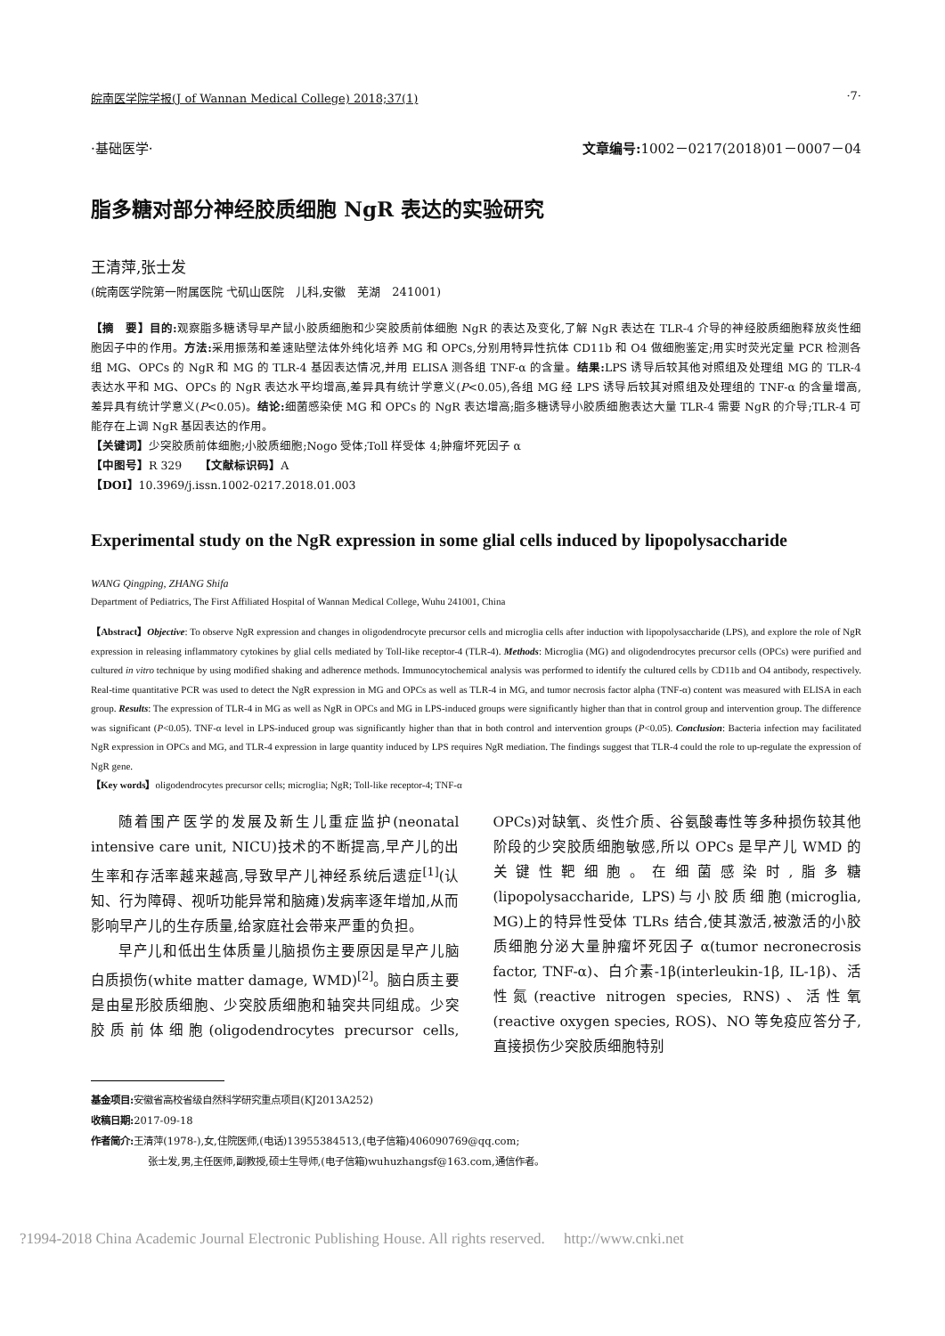皖南医学院学报(J of Wannan Medical College) 2018;37(1) ·7·
·基础医学· 文章编号: 1002－0217(2018)01－0007－04
脂多糖对部分神经胶质细胞 NgR 表达的实验研究
王清萍,张士发
(皖南医学院第一附属医院 弋矶山医院　儿科,安徽　芜湖　241001)
【摘　要】目的: 观察脂多糖诱导早产鼠小胶质细胞和少突胶质前体细胞 NgR 的表达及变化,了解 NgR 表达在 TLR-4 介导的神经胶质细胞释放炎性细胞因子中的作用。方法: 采用振荡和差速贴壁法体外纯化培养 MG 和 OPCs,分别用特异性抗体 CD11b 和 O4 做细胞鉴定;用实时荧光定量 PCR 检测各组 MG、OPCs 的 NgR 和 MG 的 TLR-4 基因表达情况,并用 ELISA 测各组 TNF-α 的含量。结果: LPS 诱导后较其他对照组及处理组 MG 的 TLR-4 表达水平和 MG、OPCs 的 NgR 表达水平均增高,差异具有统计学意义(P<0.05),各组 MG 经 LPS 诱导后较其对照组及处理组的 TNF-α 的含量增高,差异具有统计学意义(P<0.05)。结论: 细菌感染使 MG 和 OPCs 的 NgR 表达增高;脂多糖诱导小胶质细胞表达大量 TLR-4 需要 NgR 的介导;TLR-4 可能存在上调 NgR 基因表达的作用。
【关键词】少突胶质前体细胞;小胶质细胞;Nogo 受体;Toll 样受体 4;肿瘤坏死因子 α
【中图号】R 329　　【文献标识码】A
【DOI】10.3969/j.issn.1002-0217.2018.01.003
Experimental study on the NgR expression in some glial cells induced by lipopolysaccharide
WANG Qingping, ZHANG Shifa
Department of Pediatrics, The First Affiliated Hospital of Wannan Medical College, Wuhu 241001, China
【Abstract】Objective: To observe NgR expression and changes in oligodendrocyte precursor cells and microglia cells after induction with lipopolysaccharide (LPS), and explore the role of NgR expression in releasing inflammatory cytokines by glial cells mediated by Toll-like receptor-4 (TLR-4). Methods: Microglia (MG) and oligodendrocytes precursor cells (OPCs) were purified and cultured in vitro technique by using modified shaking and adherence methods. Immunocytochemical analysis was performed to identify the cultured cells by CD11b and O4 antibody, respectively. Real-time quantitative PCR was used to detect the NgR expression in MG and OPCs as well as TLR-4 in MG, and tumor necrosis factor alpha (TNF-α) content was measured with ELISA in each group. Results: The expression of TLR-4 in MG as well as NgR in OPCs and MG in LPS-induced groups were significantly higher than that in control group and intervention group. The difference was significant (P<0.05). TNF-α level in LPS-induced group was significantly higher than that in both control and intervention groups (P<0.05). Conclusion: Bacteria infection may facilitated NgR expression in OPCs and MG, and TLR-4 expression in large quantity induced by LPS requires NgR mediation. The findings suggest that TLR-4 could the role to up-regulate the expression of NgR gene.
【Key words】oligodendrocytes precursor cells; microglia; NgR; Toll-like receptor-4; TNF-α
随着围产医学的发展及新生儿重症监护(neonatal intensive care unit, NICU)技术的不断提高,早产儿的出生率和存活率越来越高,导致早产儿神经系统后遗症<sup>[1]</sup>(认知、行为障碍、视听功能异常和脑瘫)发病率逐年增加,从而影响早产儿的生存质量,给家庭社会带来严重的负担。
早产儿和低出生体质量儿脑损伤主要原因是早产儿脑白质损伤(white matter damage, WMD)<sup>[2]</sup>。脑白质主要是由星形胶质细胞、少突胶质细胞和轴突共同组成。少突胶质前体细胞(oligodendrocytes precursor cells, OPCs)对缺氧、炎性介质、谷氨酸毒性等多种损伤较其他阶段的少突胶质细胞敏感,所以 OPCs 是早产儿 WMD 的关键性靶细胞。在细菌感染时,脂多糖(lipopolysaccharide, LPS)与小胶质细胞(microglia, MG)上的特异性受体 TLRs 结合,使其激活,被激活的小胶质细胞分泌大量肿瘤坏死因子 α(tumor necronecrosis factor, TNF-α)、白介素-1β(interleukin-1β, IL-1β)、活性氮(reactive nitrogen species, RNS)、活性氧(reactive oxygen species, ROS)、NO 等免疫应答分子,直接损伤少突胶质细胞特别
基金项目: 安徽省高校省级自然科学研究重点项目(KJ2013A252)
收稿日期: 2017-09-18
作者简介: 王清萍(1978-),女,住院医师,(电话)13955384513,(电子信箱)406090769@qq.com;
张士发,男,主任医师,副教授,硕士生导师,(电子信箱)wuhuzhangsf@163.com,通信作者。
?1994-2018 China Academic Journal Electronic Publishing House. All rights reserved.　 http://www.cnki.net